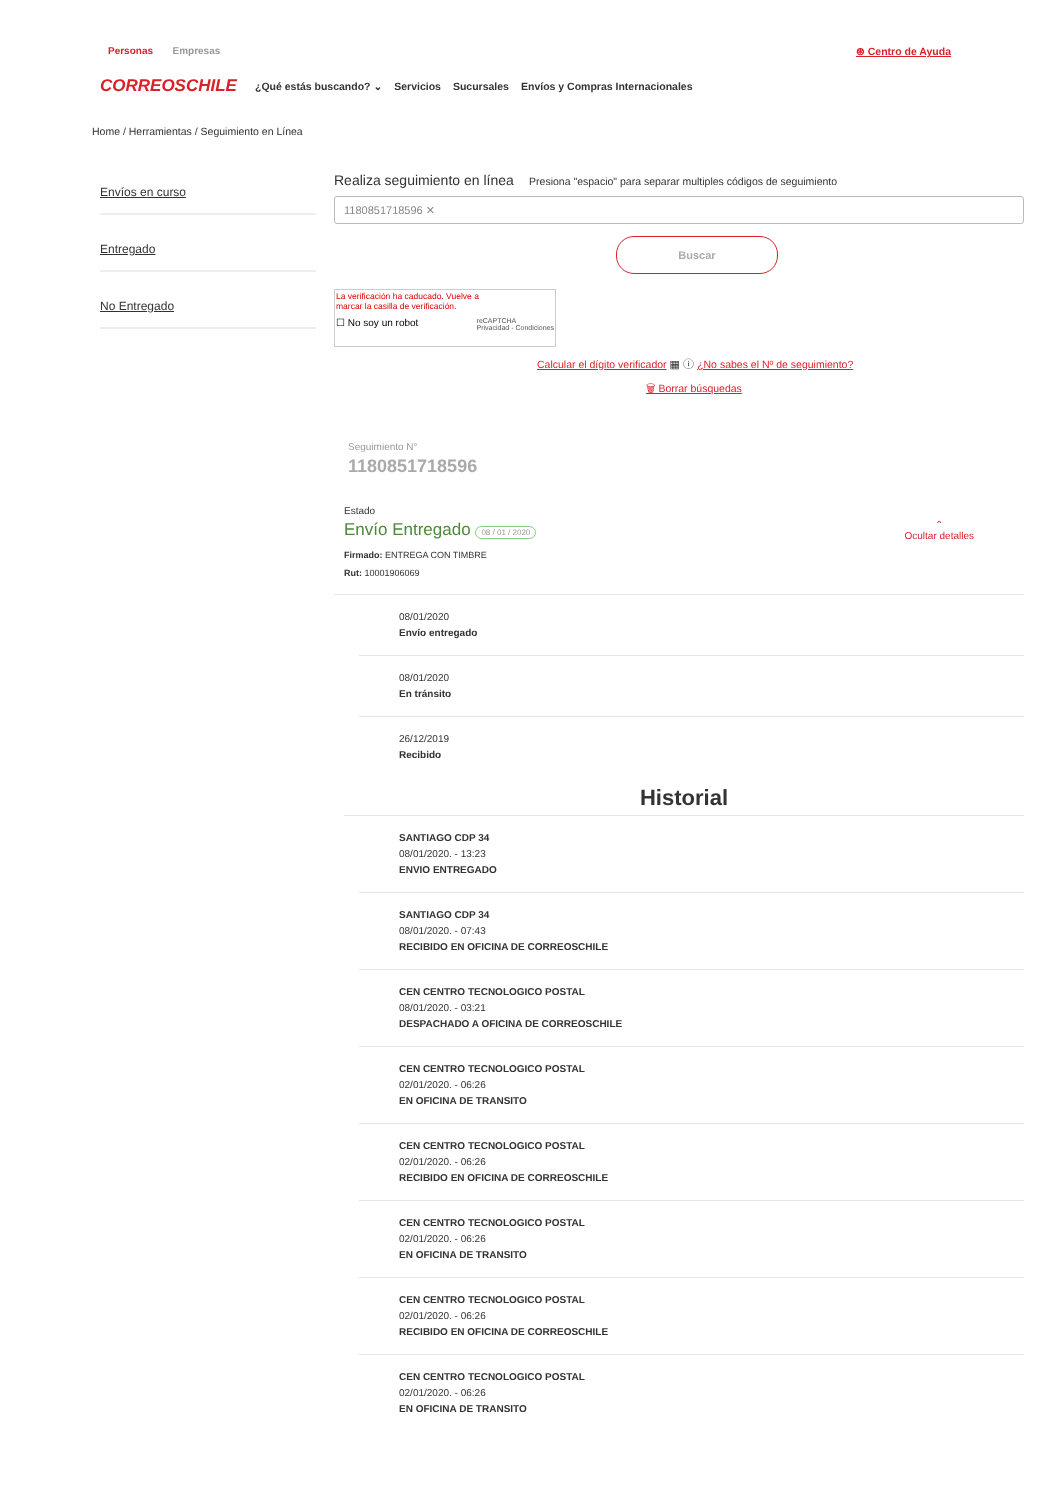Personas Empresas ⊛ Centro de Ayuda
CORREOSCHILE ¿Qué estás buscando? ⌄ Servicios Sucursales Envíos y Compras Internacionales
Home / Herramientas / Seguimiento en Línea
Envíos en curso
Entregado
No Entregado
Realiza seguimiento en línea Presiona "espacio" para separar multiples códigos de seguimiento
1180851718596 ✕
Buscar
La verificación ha caducado. Vuelve a
marcar la casilla de verificación.
☐ No soy un robot reCAPTCHA
Privacidad - Condiciones
Calcular el dígito verificador ▦ ⓘ ¿No sabes el Nº de seguimiento?
🗑 Borrar búsquedas
Seguimiento N°
1180851718596
Estado ⌃
Ocultar detalles
Envío Entregado 08 / 01 / 2020
Firmado: ENTREGA CON TIMBRE
Rut: 10001906069
08/01/2020
Envío entregado
08/01/2020
En tránsito
26/12/2019
Recibido
Historial
SANTIAGO CDP 34
08/01/2020. - 13:23
ENVIO ENTREGADO
SANTIAGO CDP 34
08/01/2020. - 07:43
RECIBIDO EN OFICINA DE CORREOSCHILE
CEN CENTRO TECNOLOGICO POSTAL
08/01/2020. - 03:21
DESPACHADO A OFICINA DE CORREOSCHILE
CEN CENTRO TECNOLOGICO POSTAL
02/01/2020. - 06:26
EN OFICINA DE TRANSITO
CEN CENTRO TECNOLOGICO POSTAL
02/01/2020. - 06:26
RECIBIDO EN OFICINA DE CORREOSCHILE
CEN CENTRO TECNOLOGICO POSTAL
02/01/2020. - 06:26
EN OFICINA DE TRANSITO
CEN CENTRO TECNOLOGICO POSTAL
02/01/2020. - 06:26
RECIBIDO EN OFICINA DE CORREOSCHILE
CEN CENTRO TECNOLOGICO POSTAL
02/01/2020. - 06:26
EN OFICINA DE TRANSITO